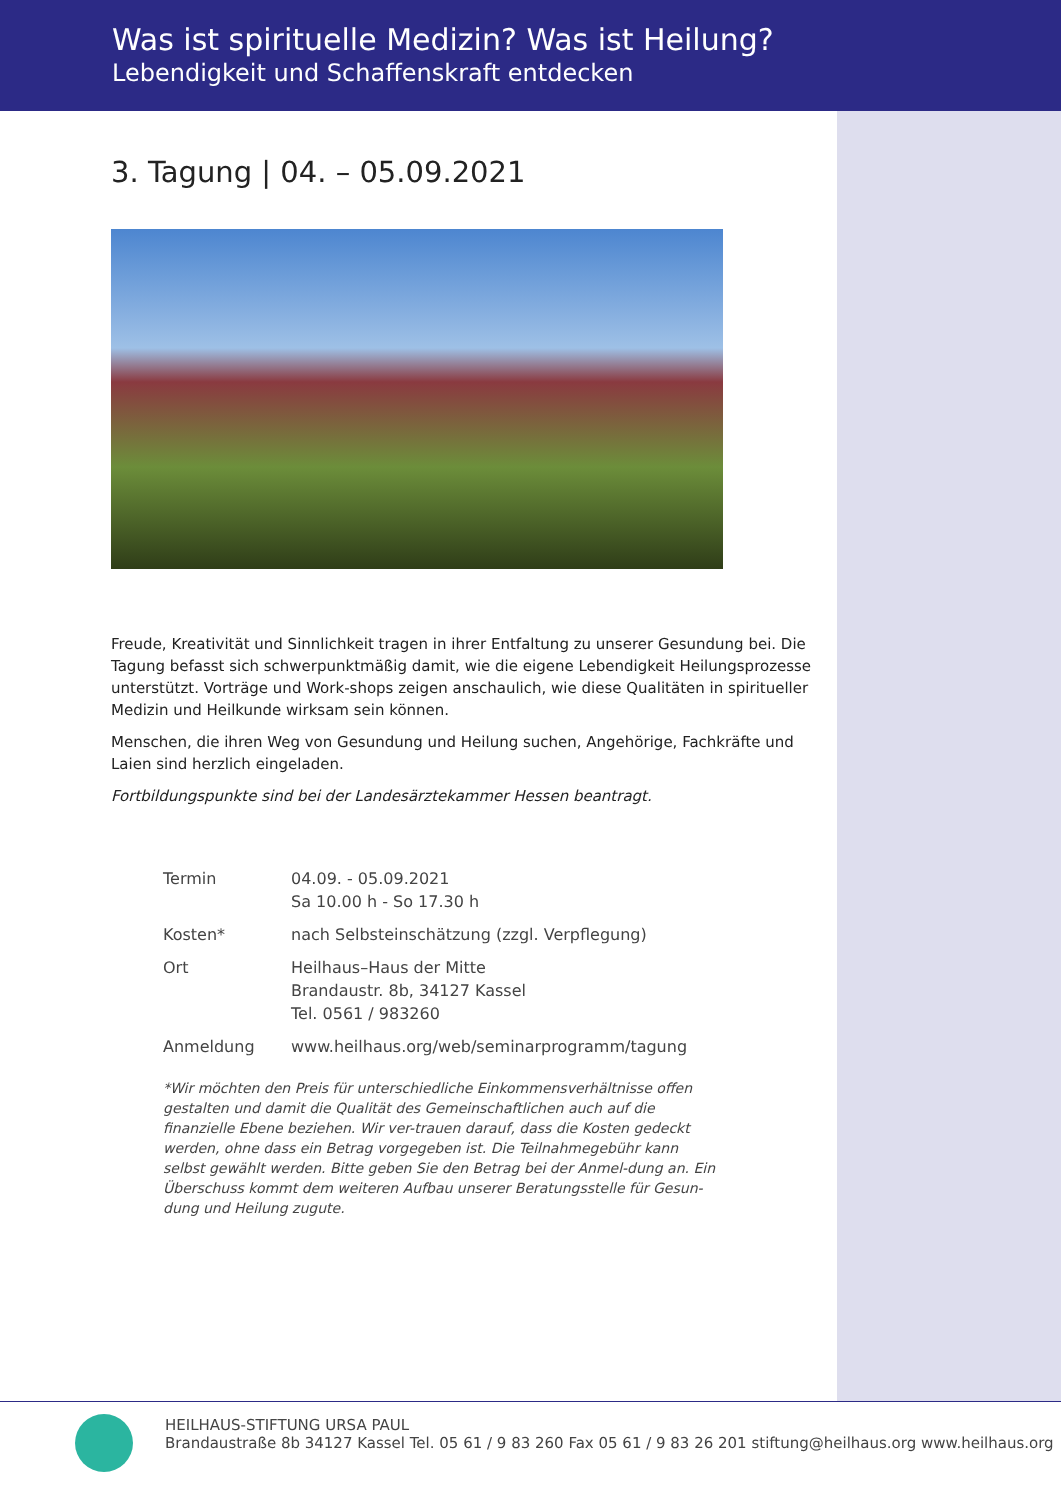Was ist spirituelle Medizin? Was ist Heilung?
Lebendigkeit und Schaffenskraft entdecken
3. Tagung | 04. – 05.09.2021
Freude, Kreativität und Sinnlichkeit tragen in ihrer Entfaltung zu unserer Gesundung bei. Die Tagung befasst sich schwerpunktmäßig damit, wie die eigene Lebendigkeit Heilungsprozesse unterstützt. Vorträge und Work-shops zeigen anschaulich, wie diese Qualitäten in spiritueller Medizin und Heilkunde wirksam sein können.
Menschen, die ihren Weg von Gesundung und Heilung suchen, Angehörige, Fachkräfte und Laien sind herzlich eingeladen.
Fortbildungspunkte sind bei der Landesärztekammer Hessen beantragt.
| Termin | 04.09. - 05.09.2021 Sa 10.00 h - So 17.30 h |
| Kosten* | nach Selbsteinschätzung (zzgl. Verpflegung) |
| Ort | Heilhaus–Haus der Mitte Brandaustr. 8b, 34127 Kassel Tel. 0561 / 983260 |
| Anmeldung | www.heilhaus.org/web/seminarprogramm/tagung |
*Wir möchten den Preis für unterschiedliche Einkommensverhältnisse offen gestalten und damit die Qualität des Gemeinschaftlichen auch auf die finanzielle Ebene beziehen. Wir ver-trauen darauf, dass die Kosten gedeckt werden, ohne dass ein Betrag vorgegeben ist. Die Teilnahmegebühr kann selbst gewählt werden. Bitte geben Sie den Betrag bei der Anmel-dung an. Ein Überschuss kommt dem weiteren Aufbau unserer Beratungsstelle für Gesun-dung und Heilung zugute.
HEILHAUS-STIFTUNG URSA PAUL
Brandaustraße 8b 34127 Kassel Tel. 05 61 / 9 83 260 Fax 05 61 / 9 83 26 201 stiftung@heilhaus.org www.heilhaus.org